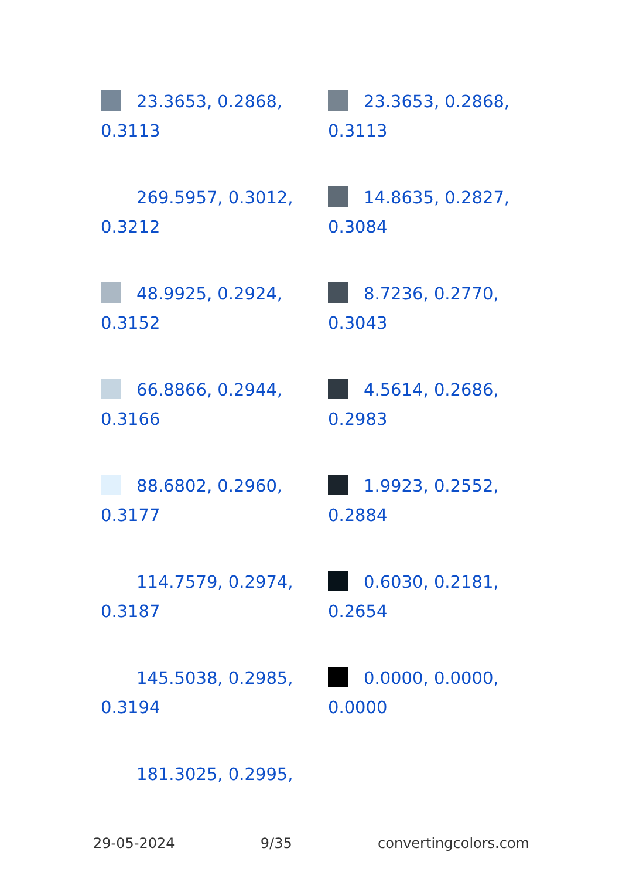23.3653, 0.2868, 0.3113
23.3653, 0.2868, 0.3113
269.5957, 0.3012, 0.3212
14.8635, 0.2827, 0.3084
48.9925, 0.2924, 0.3152
8.7236, 0.2770, 0.3043
66.8866, 0.2944, 0.3166
4.5614, 0.2686, 0.2983
88.6802, 0.2960, 0.3177
1.9923, 0.2552, 0.2884
114.7579, 0.2974, 0.3187
0.6030, 0.2181, 0.2654
145.5038, 0.2985, 0.3194
0.0000, 0.0000, 0.0000
181.3025, 0.2995,
29-05-2024 9/35 convertingcolors.com